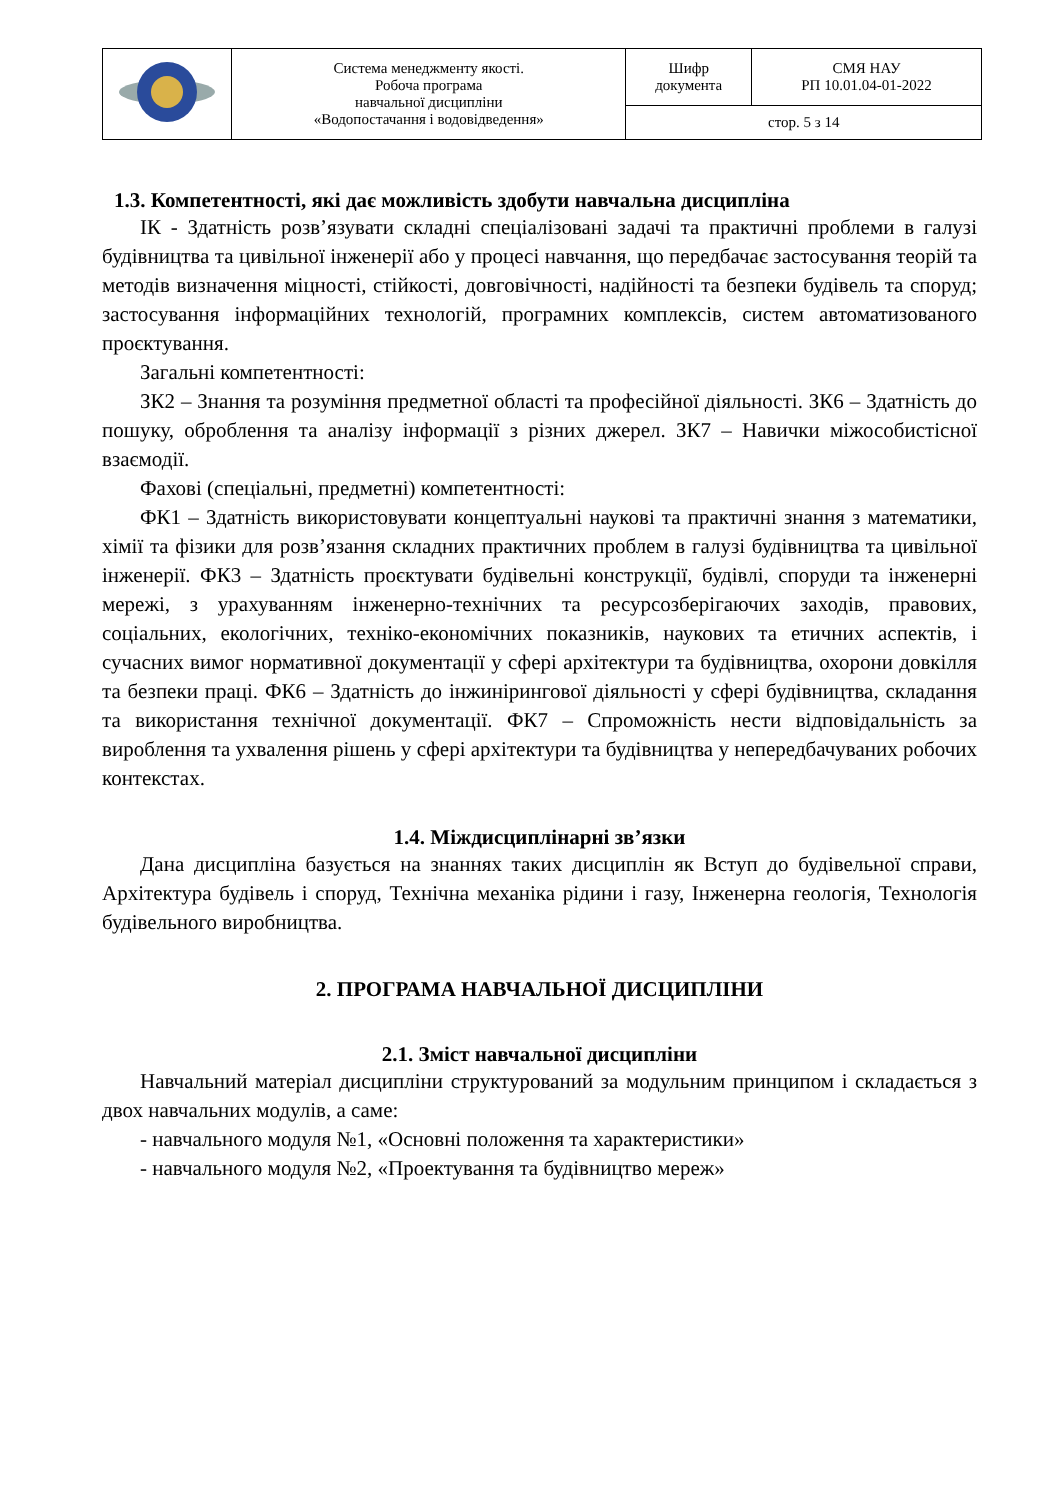| | Система менеджменту якості. Робоча програма навчальної дисципліни «Водопостачання і водовідведення» | Шифр документа | СМЯ НАУ РП 10.01.04-01-2022 |
| | | стор. 5 з 14 | |
1.3. Компетентності, які дає можливість здобути навчальна дисципліна
ІК - Здатність розв’язувати складні спеціалізовані задачі та практичні проблеми в галузі будівництва та цивільної інженерії або у процесі навчання, що передбачає застосування теорій та методів визначення міцності, стійкості, довговічності, надійності та безпеки будівель та споруд; застосування інформаційних технологій, програмних комплексів, систем автоматизованого проєктування.
Загальні компетентності:
ЗК2 – Знання та розуміння предметної області та професійної діяльності. ЗК6 – Здатність до пошуку, оброблення та аналізу інформації з різних джерел. ЗК7 – Навички міжособистісної взаємодії.
Фахові (спеціальні, предметні) компетентності:
ФК1 – Здатність використовувати концептуальні наукові та практичні знання з математики, хімії та фізики для розв’язання складних практичних проблем в галузі будівництва та цивільної інженерії. ФК3 – Здатність проєктувати будівельні конструкції, будівлі, споруди та інженерні мережі, з урахуванням інженерно-технічних та ресурсозберігаючих заходів, правових, соціальних, екологічних, техніко-економічних показників, наукових та етичних аспектів, і сучасних вимог нормативної документації у сфері архітектури та будівництва, охорони довкілля та безпеки праці. ФК6 – Здатність до інжинірингової діяльності у сфері будівництва, складання та використання технічної документації. ФК7 – Спроможність нести відповідальність за вироблення та ухвалення рішень у сфері архітектури та будівництва у непередбачуваних робочих контекстах.
1.4. Міждисциплінарні зв’язки
Дана дисципліна базується на знаннях таких дисциплін як Вступ до будівельної справи, Архітектура будівель і споруд, Технічна механіка рідини і газу, Інженерна геологія, Технологія будівельного виробництва.
2. ПРОГРАМА НАВЧАЛЬНОЇ ДИСЦИПЛІНИ
2.1. Зміст навчальної дисципліни
Навчальний матеріал дисципліни структурований за модульним принципом і складається з двох навчальних модулів, а саме:
- навчального модуля №1, «Основні положення та характеристики»
- навчального модуля №2, «Проектування та будівництво мереж»